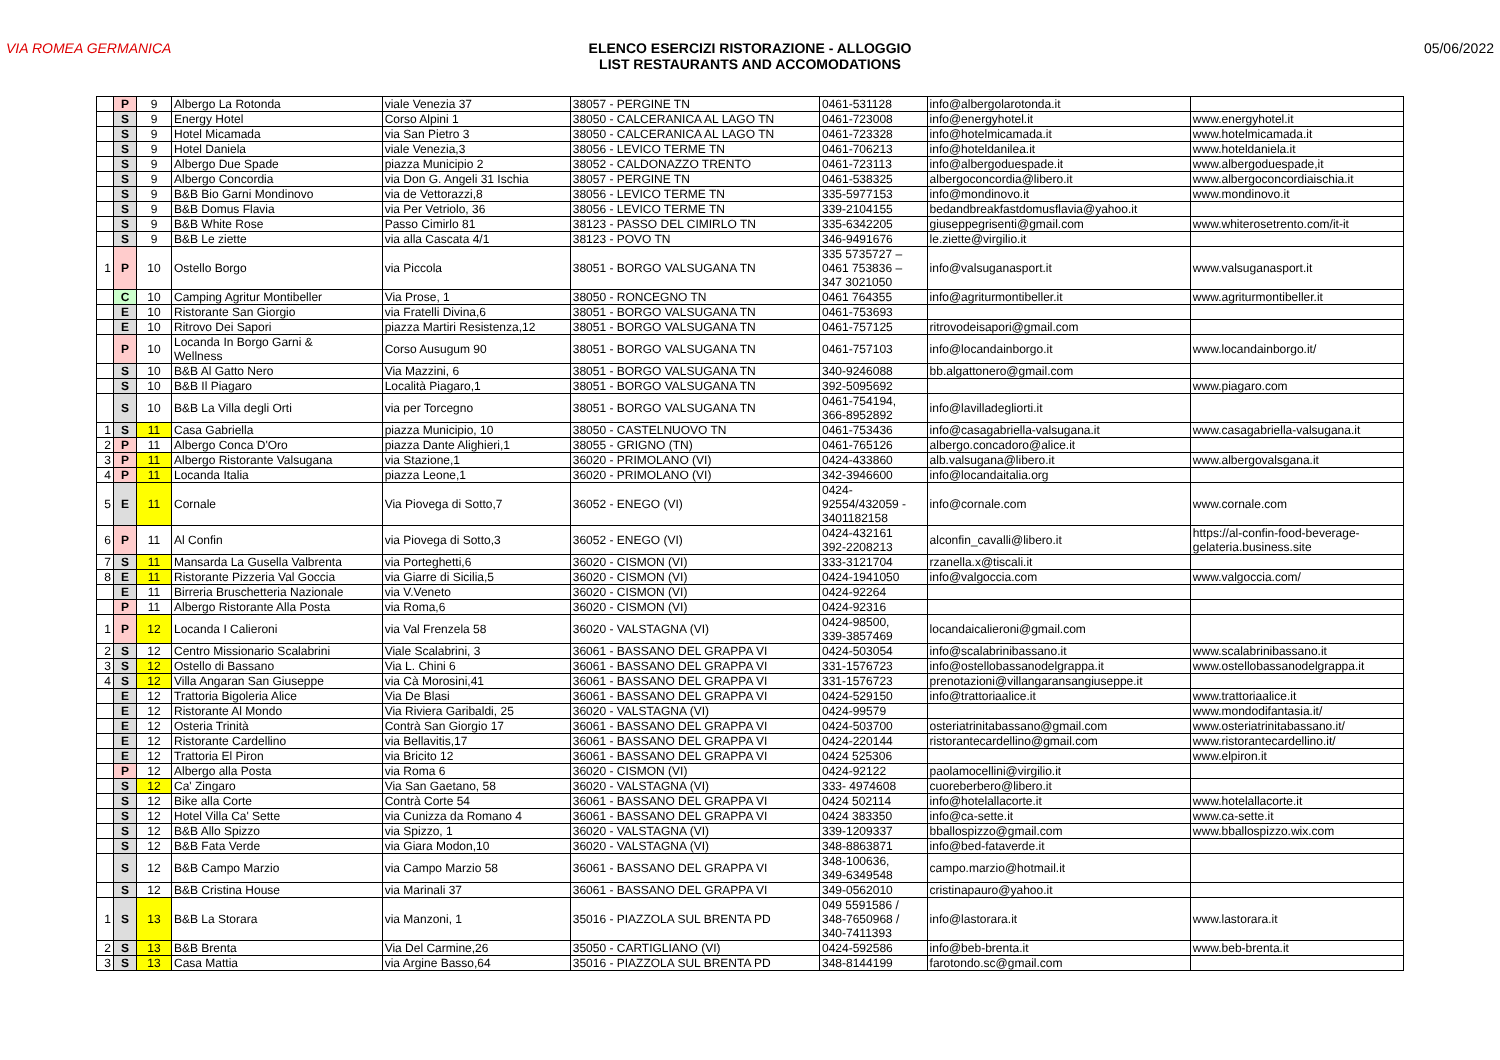VIA ROMEA GERMANICA ELENCO ESERCIZI RISTORAZIONE - ALLOGGIO
LIST RESTAURANTS AND ACCOMODATIONS
05/06/2022
| | P | 9 | Albergo La Rotonda | viale Venezia 37 | 38057 - PERGINE TN | 0461-531128 | info@albergolarotonda.it | |
| | S | 9 | Energy Hotel | Corso Alpini 1 | 38050 - CALCERANICA AL LAGO TN | 0461-723008 | info@energyhotel.it | www.energyhotel.it |
| | S | 9 | Hotel Micamada | via San Pietro 3 | 38050 - CALCERANICA AL LAGO TN | 0461-723328 | info@hotelmicamada.it | www.hotelmicamada.it |
| | S | 9 | Hotel Daniela | viale Venezia,3 | 38056 - LEVICO TERME TN | 0461-706213 | info@hoteldanilea.it | www.hoteldaniela.it |
| | S | 9 | Albergo Due Spade | piazza Municipio 2 | 38052 - CALDONAZZO TRENTO | 0461-723113 | info@albergoduespade.it | www.albergoduespade,it |
| | S | 9 | Albergo Concordia | via Don G. Angeli 31 Ischia | 38057 - PERGINE TN | 0461-538325 | albergoconcordia@libero.it | www.albergoconcordiaischia.it |
| | S | 9 | B&B Bio Garni Mondinovo | via de Vettorazzi,8 | 38056 - LEVICO TERME TN | 335-5977153 | info@mondinovo.it | www.mondinovo.it |
| | S | 9 | B&B Domus Flavia | via Per Vetriolo, 36 | 38056 - LEVICO TERME TN | 339-2104155 | bedandbreakfastdomusflavia@yahoo.it | |
| | S | 9 | B&B White Rose | Passo Cimirlo 81 | 38123 - PASSO DEL CIMIRLO TN | 335-6342205 | giuseppegrisenti@gmail.com | www.whiterosetrento.com/it-it |
| | S | 9 | B&B Le ziette | via alla Cascata 4/1 | 38123 - POVO TN | 346-9491676 | le.ziette@virgilio.it | |
| 1 | P | 10 | Ostello Borgo | via Piccola | 38051 - BORGO VALSUGANA TN | 335 5735727 – 0461 753836 – 347 3021050 | info@valsuganasport.it | www.valsuganasport.it |
| | C | 10 | Camping Agritur Montibeller | Via Prose, 1 | 38050 - RONCEGNO TN | 0461 764355 | info@agriturmontibeller.it | www.agriturmontibeller.it |
| | E | 10 | Ristorante San Giorgio | via Fratelli Divina,6 | 38051 - BORGO VALSUGANA TN | 0461-753693 | | |
| | E | 10 | Ritrovo Dei Sapori | piazza Martiri Resistenza,12 | 38051 - BORGO VALSUGANA TN | 0461-757125 | ritrovodeisapori@gmail.com | |
| | P | 10 | Locanda In Borgo Garni & Wellness | Corso Ausugum 90 | 38051 - BORGO VALSUGANA TN | 0461-757103 | info@locandainborgo.it | www.locandainborgo.it/ |
| | S | 10 | B&B Al Gatto Nero | Via Mazzini, 6 | 38051 - BORGO VALSUGANA TN | 340-9246088 | bb.algattonero@gmail.com | |
| | S | 10 | B&B Il Piagaro | Località Piagaro,1 | 38051 - BORGO VALSUGANA TN | 392-5095692 | | www.piagaro.com |
| | S | 10 | B&B La Villa degli Orti | via per Torcegno | 38051 - BORGO VALSUGANA TN | 0461-754194, 366-8952892 | info@lavilladegliorti.it | |
| 1 | S | 11 | Casa Gabriella | piazza Municipio, 10 | 38050 - CASTELNUOVO TN | 0461-753436 | info@casagabriella-valsugana.it | www.casagabriella-valsugana.it |
| 2 | P | 11 | Albergo Conca D'Oro | piazza Dante Alighieri,1 | 38055 - GRIGNO (TN) | 0461-765126 | albergo.concadoro@alice.it | |
| 3 | P | 11 | Albergo Ristorante Valsugana | via Stazione,1 | 36020 - PRIMOLANO (VI) | 0424-433860 | alb.valsugana@libero.it | www.albergovalsgana.it |
| 4 | P | 11 | Locanda Italia | piazza Leone,1 | 36020 - PRIMOLANO (VI) | 342-3946600 | info@locandaitalia.org | |
| 5 | E | 11 | Cornale | Via Piovega di Sotto,7 | 36052 - ENEGO (VI) | 0424- 92554/432059 - 3401182158 | info@cornale.com | www.cornale.com |
| 6 | P | 11 | Al Confin | via Piovega di Sotto,3 | 36052 - ENEGO (VI) | 0424-432161 392-2208213 | alconfin_cavalli@libero.it | https://al-confin-food-beverage- gelateria.business.site |
| 7 | S | 11 | Mansarda La Gusella Valbrenta | via Porteghetti,6 | 36020 - CISMON (VI) | 333-3121704 | rzanella.x@tiscali.it | |
| 8 | E | 11 | Ristorante Pizzeria Val Goccia | via Giarre di Sicilia,5 | 36020 - CISMON (VI) | 0424-1941050 | info@valgoccia.com | www.valgoccia.com/ |
| | E | 11 | Birreria Bruschetteria Nazionale | via V.Veneto | 36020 - CISMON (VI) | 0424-92264 | | |
| | P | 11 | Albergo Ristorante Alla Posta | via Roma,6 | 36020 - CISMON (VI) | 0424-92316 | | |
| 1 | P | 12 | Locanda I Calieroni | via Val Frenzela 58 | 36020 - VALSTAGNA (VI) | 0424-98500, 339-3857469 | locandaicalieroni@gmail.com | |
| 2 | S | 12 | Centro Missionario Scalabrini | Viale Scalabrini, 3 | 36061 - BASSANO DEL GRAPPA VI | 0424-503054 | info@scalabrinibassano.it | www.scalabrinibassano.it |
| 3 | S | 12 | Ostello di Bassano | Via L. Chini 6 | 36061 - BASSANO DEL GRAPPA VI | 331-1576723 | info@ostellobassanodelgrappa.it | www.ostellobassanodelgrappa.it |
| 4 | S | 12 | Villa Angaran San Giuseppe | via Cà Morosini,41 | 36061 - BASSANO DEL GRAPPA VI | 331-1576723 | prenotazioni@villangaransangiuseppe.it | |
| | E | 12 | Trattoria Bigoleria Alice | Via De Blasi | 36061 - BASSANO DEL GRAPPA VI | 0424-529150 | info@trattoriaalice.it | www.trattoriaalice.it |
| | E | 12 | Ristorante Al Mondo | Via Riviera Garibaldi, 25 | 36020 - VALSTAGNA (VI) | 0424-99579 | | www.mondodifantasia.it/ |
| | E | 12 | Osteria Trinità | Contrà San Giorgio 17 | 36061 - BASSANO DEL GRAPPA VI | 0424-503700 | osteriatrinitabassano@gmail.com | www.osteriatrinitabassano.it/ |
| | E | 12 | Ristorante Cardellino | via Bellavitis,17 | 36061 - BASSANO DEL GRAPPA VI | 0424-220144 | ristorantecardellino@gmail.com | www.ristorantecardellino.it/ |
| | E | 12 | Trattoria El Piron | via Bricito 12 | 36061 - BASSANO DEL GRAPPA VI | 0424 525306 | | www.elpiron.it |
| | P | 12 | Albergo alla Posta | via Roma 6 | 36020 - CISMON (VI) | 0424-92122 | paolamocellini@virgilio.it | |
| | S | 12 | Ca' Zingaro | Via San Gaetano, 58 | 36020 - VALSTAGNA (VI) | 333- 4974608 | cuoreberbero@libero.it | |
| | S | 12 | Bike alla Corte | Contrà Corte 54 | 36061 - BASSANO DEL GRAPPA VI | 0424 502114 | info@hotelallacorte.it | www.hotelallacorte.it |
| | S | 12 | Hotel Villa Ca' Sette | via Cunizza da Romano 4 | 36061 - BASSANO DEL GRAPPA VI | 0424 383350 | info@ca-sette.it | www.ca-sette.it |
| | S | 12 | B&B Allo Spizzo | via Spizzo, 1 | 36020 - VALSTAGNA (VI) | 339-1209337 | bballospizzo@gmail.com | www.bballospizzo.wix.com |
| | S | 12 | B&B Fata Verde | via Giara Modon,10 | 36020 - VALSTAGNA (VI) | 348-8863871 | info@bed-fataverde.it | |
| | S | 12 | B&B Campo Marzio | via Campo Marzio 58 | 36061 - BASSANO DEL GRAPPA VI | 348-100636, 349-6349548 | campo.marzio@hotmail.it | |
| | S | 12 | B&B Cristina House | via Marinali 37 | 36061 - BASSANO DEL GRAPPA VI | 349-0562010 | cristinapauro@yahoo.it | |
| 1 | S | 13 | B&B La Storara | via Manzoni, 1 | 35016 - PIAZZOLA SUL BRENTA PD | 049 5591586 / 348-7650968 / 340-7411393 | info@lastorara.it | www.lastorara.it |
| 2 | S | 13 | B&B Brenta | Via Del Carmine,26 | 35050 - CARTIGLIANO (VI) | 0424-592586 | info@beb-brenta.it | www.beb-brenta.it |
| 3 | S | 13 | Casa Mattia | via Argine Basso,64 | 35016 - PIAZZOLA SUL BRENTA PD | 348-8144199 | farotondo.sc@gmail.com | |